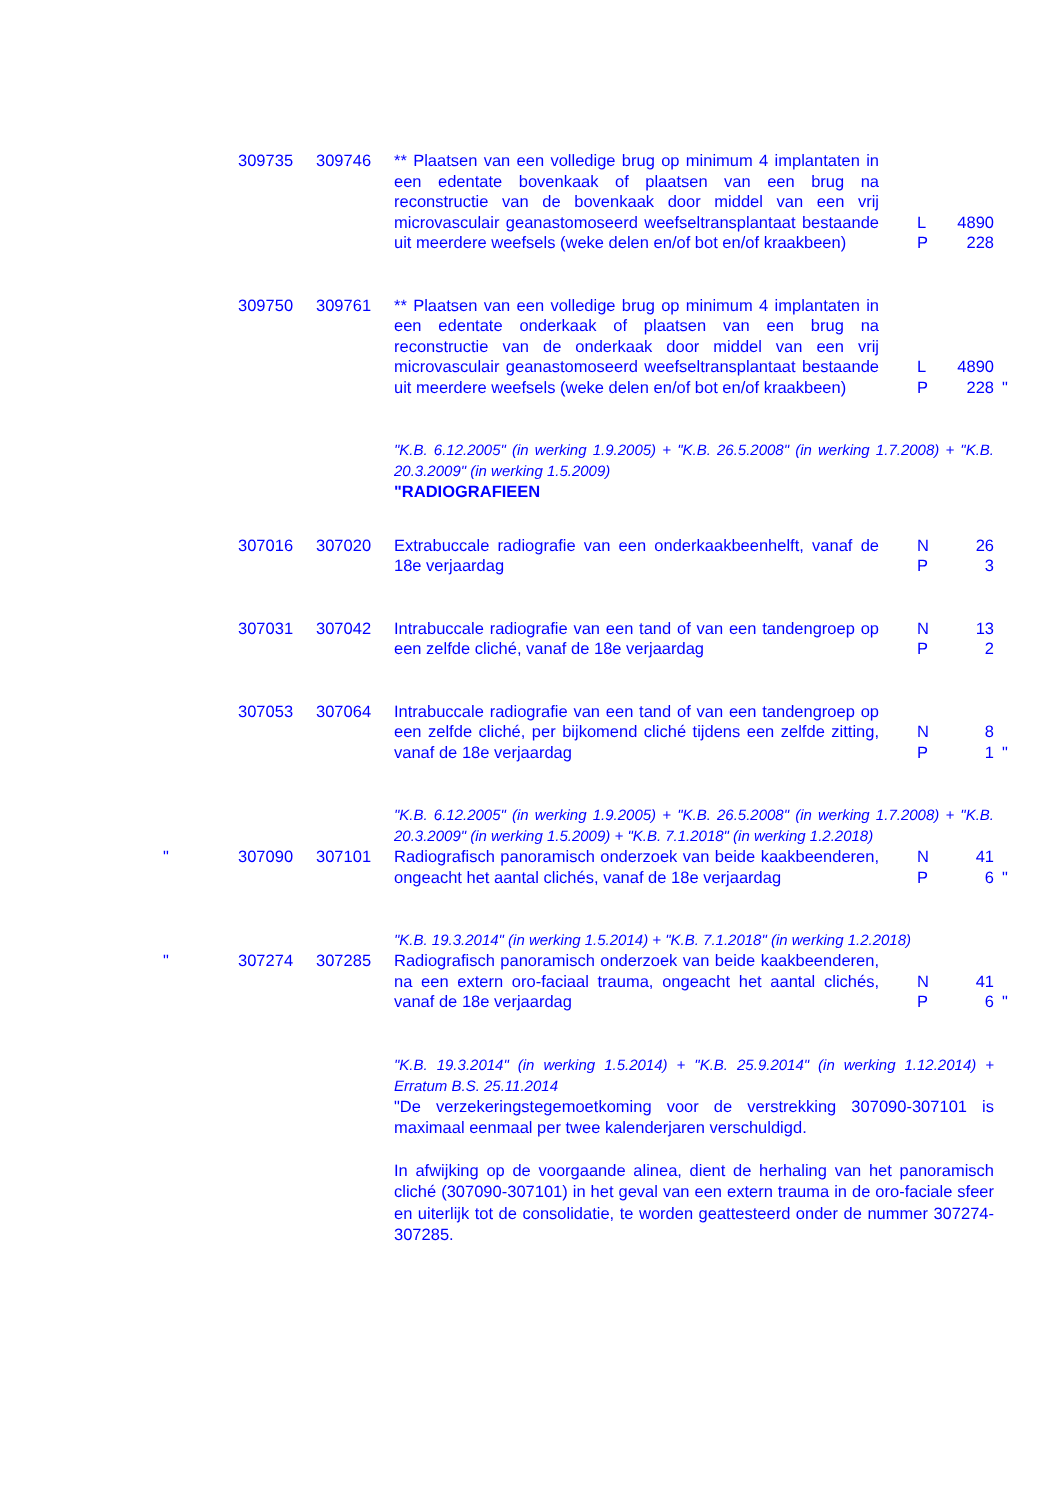309735 309746 ** Plaatsen van een volledige brug op minimum 4 implantaten in een edentate bovenkaak of plaatsen van een brug na reconstructie van de bovenkaak door middel van een vrij microvasculair geanastomoseerd weefseltransplantaat bestaande uit meerdere weefsels (weke delen en/of bot en/of kraakbeen)
L 4890
P 228
309750 309761 ** Plaatsen van een volledige brug op minimum 4 implantaten in een edentate onderkaak of plaatsen van een brug na reconstructie van de onderkaak door middel van een vrij microvasculair geanastomoseerd weefseltransplantaat bestaande uit meerdere weefsels (weke delen en/of bot en/of kraakbeen)
L 4890
P 228
"
"K.B. 6.12.2005" (in werking 1.9.2005) + "K.B. 26.5.2008" (in werking 1.7.2008) + "K.B. 20.3.2009" (in werking 1.5.2009)
"RADIOGRAFIEEN
307016 307020 Extrabuccale radiografie van een onderkaakbeenhelft, vanaf de 18e verjaardag
N 26
P 3
307031 307042 Intrabuccale radiografie van een tand of van een tandengroep op een zelfde cliché, vanaf de 18e verjaardag
N 13
P 2
307053 307064 Intrabuccale radiografie van een tand of van een tandengroep op een zelfde cliché, per bijkomend cliché tijdens een zelfde zitting, vanaf de 18e verjaardag
N 8
P 1
"
"K.B. 6.12.2005" (in werking 1.9.2005) + "K.B. 26.5.2008" (in werking 1.7.2008) + "K.B. 20.3.2009" (in werking 1.5.2009) + "K.B. 7.1.2018" (in werking 1.2.2018)
" 307090 307101 Radiografisch panoramisch onderzoek van beide kaakbeenderen, ongeacht het aantal clichés, vanaf de 18e verjaardag
N 41
P 6
"
"K.B. 19.3.2014" (in werking 1.5.2014) + "K.B. 7.1.2018" (in werking 1.2.2018)
" 307274 307285 Radiografisch panoramisch onderzoek van beide kaakbeenderen, na een extern oro-faciaal trauma, ongeacht het aantal clichés, vanaf de 18e verjaardag
N 41
P 6
"
"K.B. 19.3.2014" (in werking 1.5.2014) + "K.B. 25.9.2014" (in werking 1.12.2014) + Erratum B.S. 25.11.2014
"De verzekeringstegemoetkoming voor de verstrekking 307090-307101 is maximaal eenmaal per twee kalenderjaren verschuldigd.
In afwijking op de voorgaande alinea, dient de herhaling van het panoramisch cliché (307090-307101) in het geval van een extern trauma in de oro-faciale sfeer en uiterlijk tot de consolidatie, te worden geattesteerd onder de nummer 307274-307285.